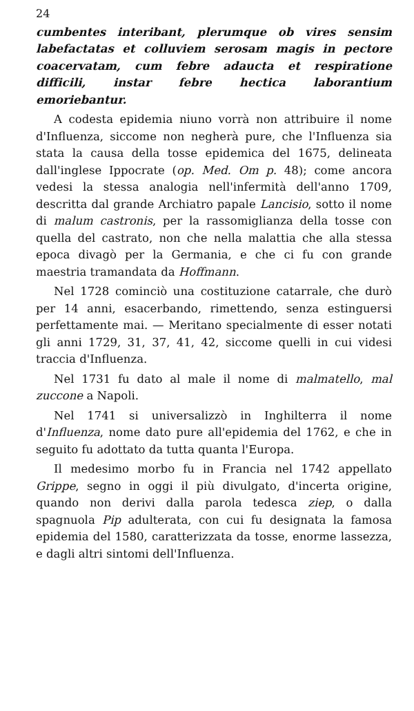24
cumbentes interibant, plerumque ob vires sensim labefactatas et colluviem serosam magis in pectore coacervatam, cum febre adaucta et respiratione difficili, instar febre hectica laborantium emoriebantur.
A codesta epidemia niuno vorrà non attribuire il nome d'Influenza, siccome non negherà pure, che l'Influenza sia stata la causa della tosse epidemica del 1675, delineata dall'inglese Ippocrate (op. Med. Om p. 48); come ancora vedesi la stessa analogia nell'infermità dell'anno 1709, descritta dal grande Archiatro papale Lancisio, sotto il nome di malum castronis, per la rassomiglianza della tosse con quella del castrato, non che nella malattia che alla stessa epoca divagò per la Germania, e che ci fu con grande maestria tramandata da Hoffmann.
Nel 1728 cominciò una costituzione catarrale, che durò per 14 anni, esacerbando, rimettendo, senza estinguersi perfettamente mai. — Meritano specialmente di esser notati gli anni 1729, 31, 37, 41, 42, siccome quelli in cui videsi traccia d'Influenza.
Nel 1731 fu dato al male il nome di malmatello, mal zuccone a Napoli.
Nel 1741 si universalizzò in Inghilterra il nome d'Influenza, nome dato pure all'epidemia del 1762, e che in seguito fu adottato da tutta quanta l'Europa.
Il medesimo morbo fu in Francia nel 1742 appellato Grippe, segno in oggi il più divulgato, d'incerta origine, quando non derivi dalla parola tedesca ziep, o dalla spagnuola Pip adulterata, con cui fu designata la famosa epidemia del 1580, caratterizzata da tosse, enorme lassezza, e dagli altri sintomi dell'Influenza.